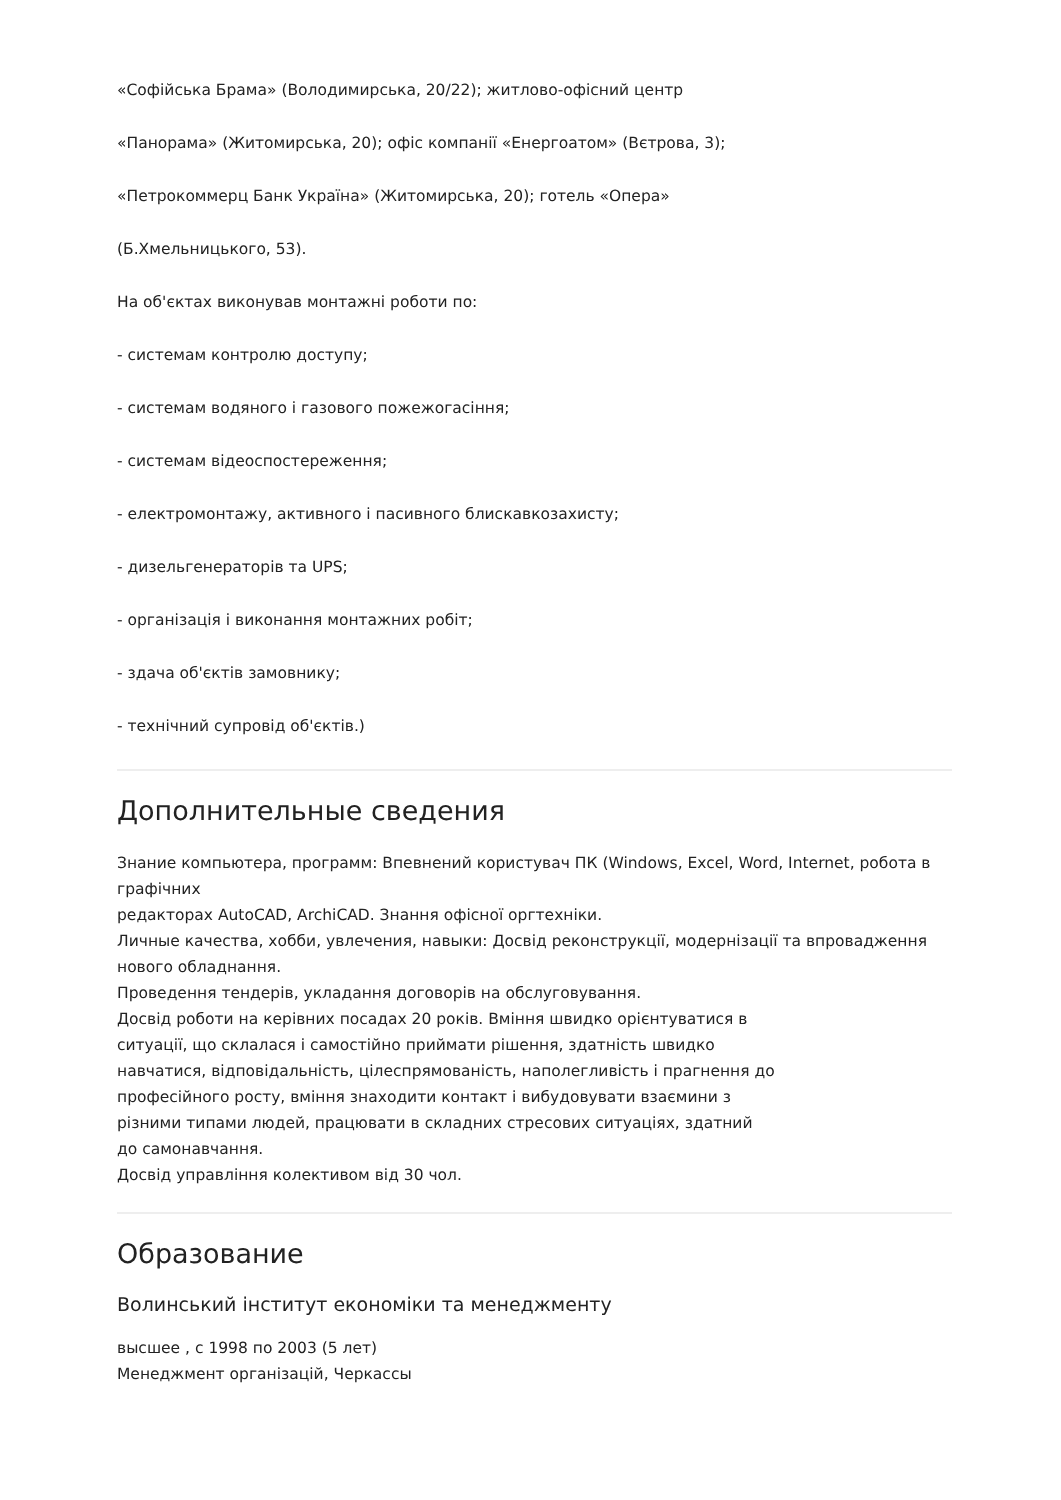«Софійська Брама» (Володимирська, 20/22); житлово-офісний центр
«Панорама» (Житомирська, 20); офіс компанії «Енергоатом» (Вєтрова, 3);
«Петрокоммерц Банк Україна» (Житомирська, 20); готель «Опера»
(Б.Хмельницького, 53).
На об'єктах виконував монтажні роботи по:
- системам контролю доступу;
- системам водяного і газового пожежогасіння;
- системам відеоспостереження;
- електромонтажу, активного і пасивного блискавкозахисту;
- дизельгенераторів та UPS;
- організація і виконання монтажних робіт;
- здача об'єктів замовнику;
- технічний супровід об'єктів.)
Дополнительные сведения
Знание компьютера, программ: Впевнений користувач ПК (Windows, Excel, Word, Internet, робота в графічних
редакторах AutoCAD, ArchiCAD. Знання офісної оргтехніки.
Личные качества, хобби, увлечения, навыки: Досвід реконструкції, модернізації та впровадження нового обладнання.
Проведення тендерів, укладання договорів на обслуговування.
Досвід роботи на керівних посадах 20 років. Вміння швидко орієнтуватися в
ситуації, що склалася і самостійно приймати рішення, здатність швидко
навчатися, відповідальність, цілеспрямованість, наполегливість і прагнення до
професійного росту, вміння знаходити контакт і вибудовувати взаємини з
різними типами людей, працювати в складних стресових ситуаціях, здатний
до самонавчання.
Досвід управління колективом від 30 чол.
Образование
Волинський інститут економіки та менеджменту
высшее , с 1998 по 2003 (5 лет)
Менеджмент організацій, Черкассы